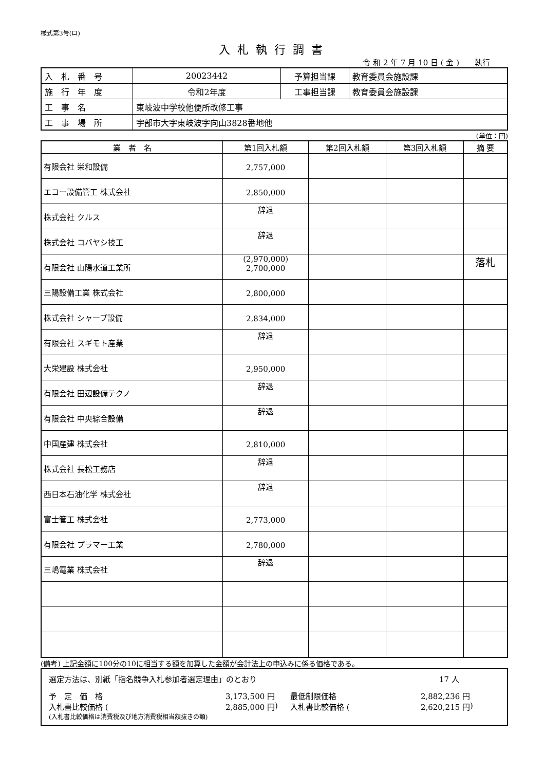様式第3号(ロ)
入札執行調書
令 和 2 年 7 月 10 日 ( 金 )　　執行
| 入 札 番 号 | 20023442 | 予算担当課 | 教育委員会施設課 |
| 施 行 年 度 | 令和2年度 | 工事担当課 | 教育委員会施設課 |
| 工 事 名 | 東岐波中学校他便所改修工事 | | |
| 工 事 場 所 | 宇部市大字東岐波字向山3828番地他 | | |
(単位：円)
| 業 者 名 | 第1回入札額 | 第2回入札額 | 第3回入札額 | 摘 要 |
| --- | --- | --- | --- | --- |
| 有限会社 栄和設備 | 2,757,000 | | | |
| エコー設備管工 株式会社 | 2,850,000 | | | |
| 株式会社 クルス | 辞退 | | | |
| 株式会社 コバヤシ技工 | 辞退 | | | |
| 有限会社 山陽水道工業所 | (2,970,000) 2,700,000 | | | 落札 |
| 三陽設備工業 株式会社 | 2,800,000 | | | |
| 株式会社 シャープ設備 | 2,834,000 | | | |
| 有限会社 スギモト産業 | 辞退 | | | |
| 大栄建設 株式会社 | 2,950,000 | | | |
| 有限会社 田辺設備テクノ | 辞退 | | | |
| 有限会社 中央綜合設備 | 辞退 | | | |
| 中国産建 株式会社 | 2,810,000 | | | |
| 株式会社 長松工務店 | 辞退 | | | |
| 西日本石油化学 株式会社 | 辞退 | | | |
| 富士管工 株式会社 | 2,773,000 | | | |
| 有限会社 プラマー工業 | 2,780,000 | | | |
| 三嶋電業 株式会社 | 辞退 | | | |
(備考) 上記金額に100分の10に相当する額を加算した金額が会計法上の申込みに係る価格である。
選定方法は、別紙「指名競争入札参加者選定理由」のとおり 17 人
予　定　価　格 3,173,500 円 最低制限価格 2,882,236 円
入札書比較価格 (2,885,000 円 ) 入札書比較価格 (2,620,215 円 )
(入札書比較価格は消費税及び地方消費税相当額抜きの額)